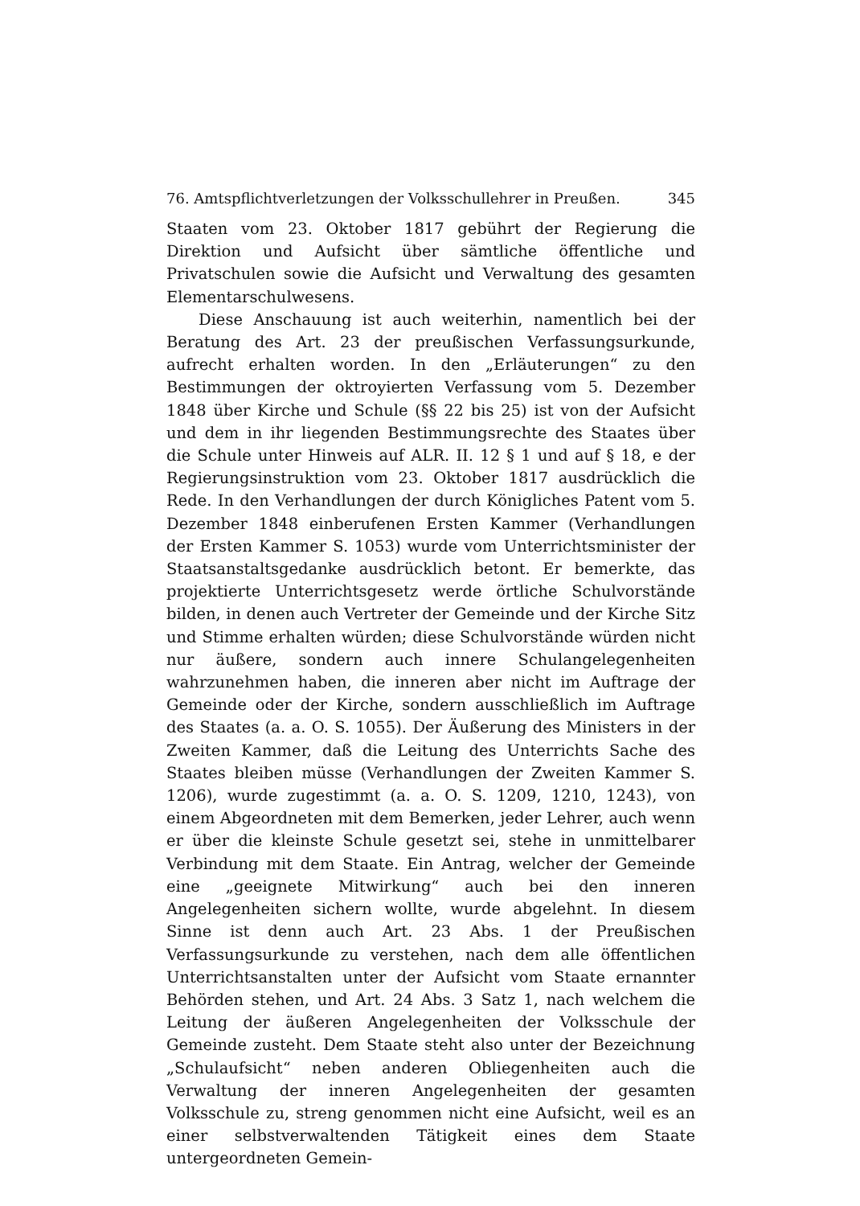76. Amtspflichtverletzungen der Volksschullehrer in Preußen. 345
Staaten vom 23. Oktober 1817 gebührt der Regierung die Direktion und Aufsicht über sämtliche öffentliche und Privatschulen sowie die Aufsicht und Verwaltung des gesamten Elementarschulwesens.
Diese Anschauung ist auch weiterhin, namentlich bei der Beratung des Art. 23 der preußischen Verfassungsurkunde, aufrecht erhalten worden. In den „Erläuterungen“ zu den Bestimmungen der oktroyierten Verfassung vom 5. Dezember 1848 über Kirche und Schule (§§ 22 bis 25) ist von der Aufsicht und dem in ihr liegenden Bestimmungsrechte des Staates über die Schule unter Hinweis auf ALR. II. 12 § 1 und auf § 18, e der Regierungsinstruktion vom 23. Oktober 1817 ausdrücklich die Rede. In den Verhandlungen der durch Königliches Patent vom 5. Dezember 1848 einberufenen Ersten Kammer (Verhandlungen der Ersten Kammer S. 1053) wurde vom Unterrichtsminister der Staatsanstaltsgedanke ausdrücklich betont. Er bemerkte, das projektierte Unterrichtsgesetz werde örtliche Schulvorstände bilden, in denen auch Vertreter der Gemeinde und der Kirche Sitz und Stimme erhalten würden; diese Schulvorstände würden nicht nur äußere, sondern auch innere Schulangelegenheiten wahrzunehmen haben, die inneren aber nicht im Auftrage der Gemeinde oder der Kirche, sondern ausschließlich im Auftrage des Staates (a. a. O. S. 1055). Der Äußerung des Ministers in der Zweiten Kammer, daß die Leitung des Unterrichts Sache des Staates bleiben müsse (Verhandlungen der Zweiten Kammer S. 1206), wurde zugestimmt (a. a. O. S. 1209, 1210, 1243), von einem Abgeordneten mit dem Bemerken, jeder Lehrer, auch wenn er über die kleinste Schule gesetzt sei, stehe in unmittelbarer Verbindung mit dem Staate. Ein Antrag, welcher der Gemeinde eine „geeignete Mitwirkung“ auch bei den inneren Angelegenheiten sichern wollte, wurde abgelehnt. In diesem Sinne ist denn auch Art. 23 Abs. 1 der Preußischen Verfassungsurkunde zu verstehen, nach dem alle öffentlichen Unterrichtsanstalten unter der Aufsicht vom Staate ernannter Behörden stehen, und Art. 24 Abs. 3 Satz 1, nach welchem die Leitung der äußeren Angelegenheiten der Volksschule der Gemeinde zusteht. Dem Staate steht also unter der Bezeichnung „Schulaufsicht“ neben anderen Obliegenheiten auch die Verwaltung der inneren Angelegenheiten der gesamten Volksschule zu, streng genommen nicht eine Aufsicht, weil es an einer selbstverwaltenden Tätigkeit eines dem Staate untergeordneten Gemein-